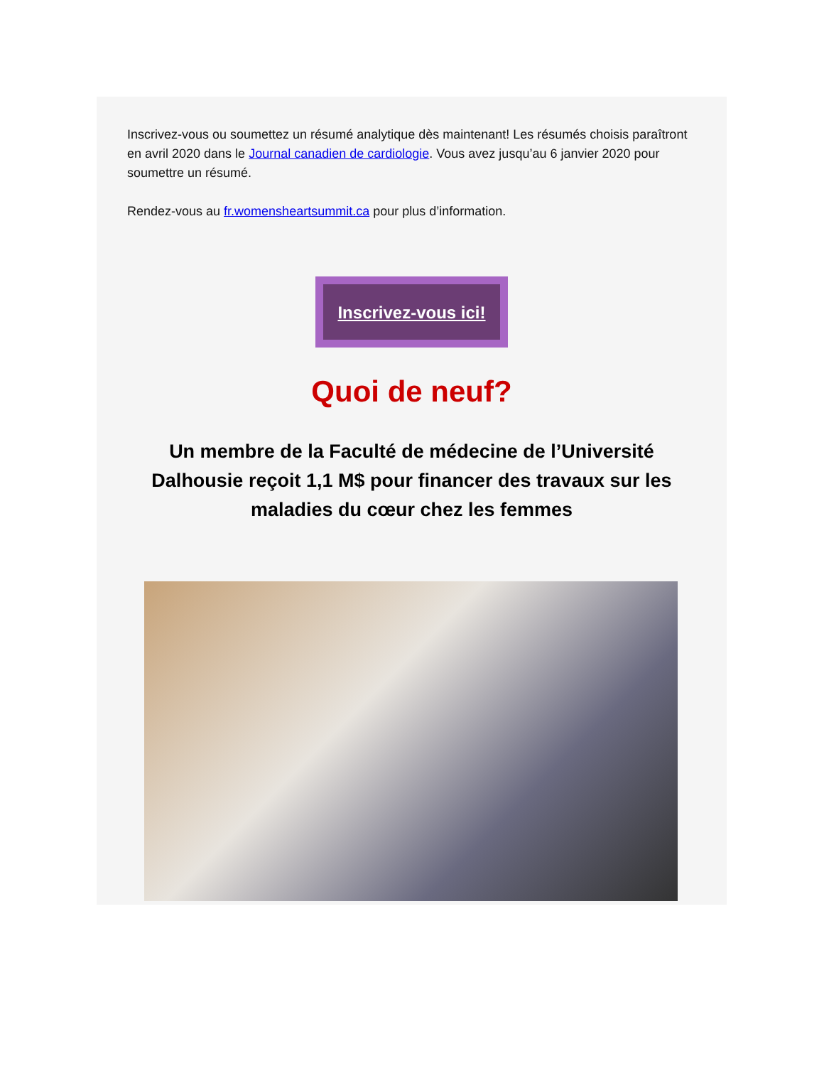Inscrivez-vous ou soumettez un résumé analytique dès maintenant! Les résumés choisis paraîtront en avril 2020 dans le Journal canadien de cardiologie. Vous avez jusqu’au 6 janvier 2020 pour soumettre un résumé.
Rendez-vous au fr.womensheartsummit.ca pour plus d’information.
Inscrivez-vous ici!
Quoi de neuf?
Un membre de la Faculté de médecine de l’Université Dalhousie reçoit 1,1 M$ pour financer des travaux sur les maladies du cœur chez les femmes